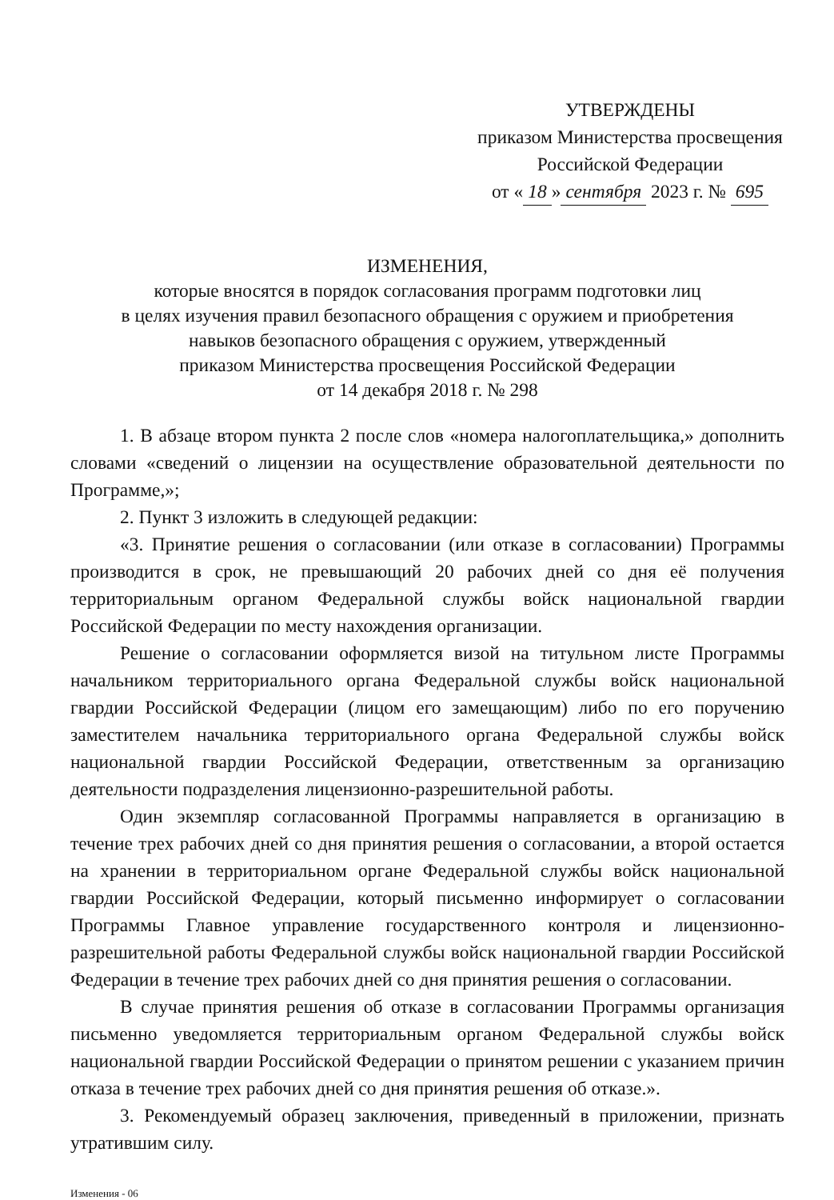УТВЕРЖДЕНЫ
приказом Министерства просвещения
Российской Федерации
от « 18 » сентября 2023 г. № 695
ИЗМЕНЕНИЯ,
которые вносятся в порядок согласования программ подготовки лиц
в целях изучения правил безопасного обращения с оружием и приобретения
навыков безопасного обращения с оружием, утвержденный
приказом Министерства просвещения Российской Федерации
от 14 декабря 2018 г. № 298
1. В абзаце втором пункта 2 после слов «номера налогоплательщика,» дополнить словами «сведений о лицензии на осуществление образовательной деятельности по Программе,»;
2. Пункт 3 изложить в следующей редакции:
«3. Принятие решения о согласовании (или отказе в согласовании) Программы производится в срок, не превышающий 20 рабочих дней со дня её получения территориальным органом Федеральной службы войск национальной гвардии Российской Федерации по месту нахождения организации.
Решение о согласовании оформляется визой на титульном листе Программы начальником территориального органа Федеральной службы войск национальной гвардии Российской Федерации (лицом его замещающим) либо по его поручению заместителем начальника территориального органа Федеральной службы войск национальной гвардии Российской Федерации, ответственным за организацию деятельности подразделения лицензионно-разрешительной работы.
Один экземпляр согласованной Программы направляется в организацию в течение трех рабочих дней со дня принятия решения о согласовании, а второй остается на хранении в территориальном органе Федеральной службы войск национальной гвардии Российской Федерации, который письменно информирует о согласовании Программы Главное управление государственного контроля и лицензионно-разрешительной работы Федеральной службы войск национальной гвардии Российской Федерации в течение трех рабочих дней со дня принятия решения о согласовании.
В случае принятия решения об отказе в согласовании Программы организация письменно уведомляется территориальным органом Федеральной службы войск национальной гвардии Российской Федерации о принятом решении с указанием причин отказа в течение трех рабочих дней со дня принятия решения об отказе.».
3. Рекомендуемый образец заключения, приведенный в приложении, признать утратившим силу.
Изменения - 06